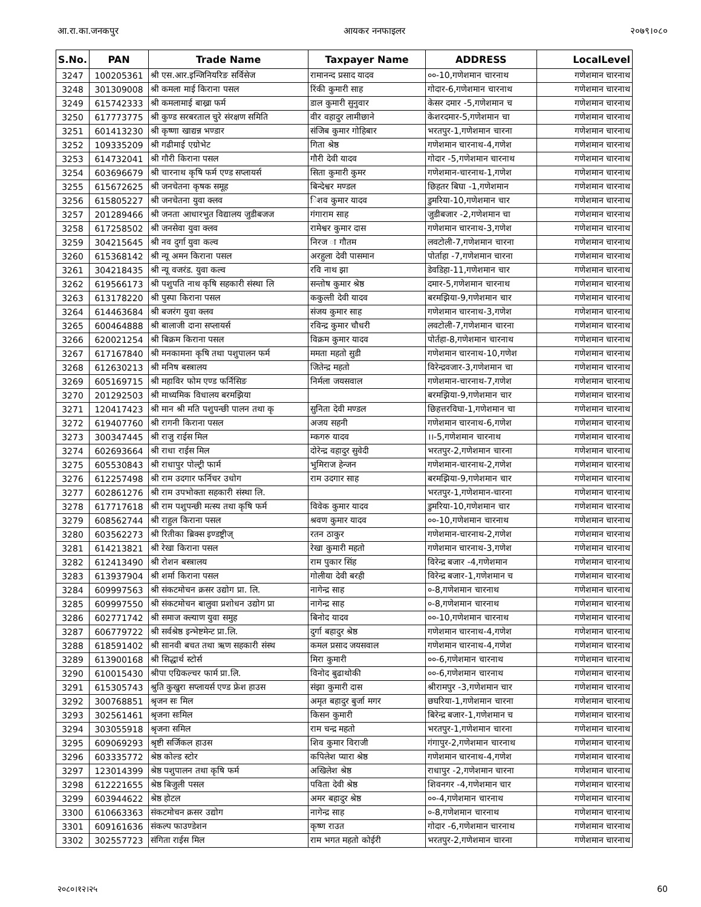आ.रा.का.जनकपुर आयकर ननफाइलर २०७९।०८०
| S.No. | PAN | Trade Name | Taxpayer Name | ADDRESS | LocalLevel |
| --- | --- | --- | --- | --- | --- |
| 3247 | 100205361 | श्री एस.आर.इन्जिनियरिङ सर्विसेज | रामानन्द प्रसाद यादव | ००-10,गणेशमान चारनाथ | गणेशमान चारनाथ |
| 3248 | 301309008 | श्री कमला माई किराना पसल | रिंकी कुमारी साह | गोदार-6,गणेशमान चारनाथ | गणेशमान चारनाथ |
| 3249 | 615742333 | श्री कमलामाई बाख्रा फर्म | डाल कुमारी सुनुवार | केसर दमार -5,गणेशमान च | गणेशमान चारनाथ |
| 3250 | 617773775 | श्री कुण्ड सरबरताल चुरे संरक्षण समिति | वीर वहादुर लामीछाने | केशरदमार-5,गणेशमान चा | गणेशमान चारनाथ |
| 3251 | 601413230 | श्री कृष्णा खाद्यन्न भण्डार | संजिब कुमार गोहिबार | भरतपुर-1,गणेशमान चारना | गणेशमान चारनाथ |
| 3252 | 109335209 | श्री गढीमाई एग्रोभेट | गिता श्रेष्ठ | गणेशमान चारनाथ-4,गणेश | गणेशमान चारनाथ |
| 3253 | 614732041 | श्री गौरी किराना पसल | गौरी देवी यादव | गोदार -5,गणेशमान चारनाथ | गणेशमान चारनाथ |
| 3254 | 603696679 | श्री चारनाथ कृषि फर्म एण्ड सप्लायर्स | सिता कुमारी कुमर | गणेशमान-चारनाथ-1,गणेश | गणेशमान चारनाथ |
| 3255 | 615672625 | श्री जनचेतना कृषक समूह | बिन्देश्वर मण्डल | छिहतर बिघा -1,गणेशमान | गणेशमान चारनाथ |
| 3256 | 615805227 | श्री जनचेतना युवा क्लव | िशव कुमार यादव | डुमरिया-10,गणेशमान चार | गणेशमान चारनाथ |
| 3257 | 201289466 | श्री जनता आधारभुत विद्यालय जुडीबजज | गंगाराम साह | जुडीबजार -2,गणेशमान चा | गणेशमान चारनाथ |
| 3258 | 617258502 | श्री जनसेवा युवा क्लव | रामेश्वर कुमार दास | गणेशमान चारनाथ-3,गणेश | गणेशमान चारनाथ |
| 3259 | 304215645 | श्री नव दुर्गा युवा कल्व | निरज ा गौतम | लवटोली-7,गणेशमान चारना | गणेशमान चारनाथ |
| 3260 | 615368142 | श्री न्यू अमन किराना पसल | अरहुला देवी पासमान | पोर्ताहा -7,गणेशमान चारना | गणेशमान चारनाथ |
| 3261 | 304218435 | श्री न्यू वजरंड. युवा कल्व | रवि नाथ झा | डेवडिहा-11,गणेशमान चार | गणेशमान चारनाथ |
| 3262 | 619566173 | श्री पशुपति नाथ कृषि सहकारी संस्था लि | सन्तोष कुमार श्रेष्ठ | दमार-5,गणेशमान चारनाथ | गणेशमान चारनाथ |
| 3263 | 613178220 | श्री पुस्पा किराना पसल | ककुल्ती देवी यादव | बरमझिया-9,गणेशमान चार | गणेशमान चारनाथ |
| 3264 | 614463684 | श्री बजरंग युवा क्लव | संजय कुमार साह | गणेशमान चारनाथ-3,गणेश | गणेशमान चारनाथ |
| 3265 | 600464888 | श्री बालाजी दाना सप्लायर्स | रविन्द्र कुमार चौधरी | लवटोली-7,गणेशमान चारना | गणेशमान चारनाथ |
| 3266 | 620021254 | श्री बिक्रम किराना पसल | विक्रम कुमार यादव | पोर्तहा-8,गणेशमान चारनाथ | गणेशमान चारनाथ |
| 3267 | 617167840 | श्री मनकामना कृषि तथा पशुपालन फर्म | ममता महतो सुडी | गणेशमान चारनाथ-10,गणेश | गणेशमान चारनाथ |
| 3268 | 612630213 | श्री मनिष बस्त्रालय | जितेन्द्र महतो | विरेन्द्रवजार-3,गणेशमान चा | गणेशमान चारनाथ |
| 3269 | 605169715 | श्री महाविर फोम एण्ड फर्निसिङ | निर्मला जयसवाल | गणेशमान-चारनाथ-7,गणेश | गणेशमान चारनाथ |
| 3270 | 201292503 | श्री माध्यमिक विधालय बरमझिया | | बरमझिया-9,गणेशमान चार | गणेशमान चारनाथ |
| 3271 | 120417423 | श्री मान श्री मति पशुपन्छी पालन तथा कृ | सुनिता देवी मण्डल | छिहत्तरविघा-1,गणेशमान चा | गणेशमान चारनाथ |
| 3272 | 619407760 | श्री रागनी किराना पसल | अजय सहनी | गणेशमान चारनाथ-6,गणेश | गणेशमान चारनाथ |
| 3273 | 300347445 | श्री राजु राईस मिल | म्कगरु यादव | ।।-5,गणेशमान चारनाथ | गणेशमान चारनाथ |
| 3274 | 602693664 | श्री राधा राईस मिल | दोरेन्द्र वहादुर सुवेदी | भरतपुर-2,गणेशमान चारना | गणेशमान चारनाथ |
| 3275 | 605530843 | श्री राधापुर पोल्ट्री फार्म | भुमिराज हेन्जन | गणेशमान-चारनाथ-2,गणेश | गणेशमान चारनाथ |
| 3276 | 612257498 | श्री राम उदगार फर्निचर उधोग | राम उदगार साह | बरमझिया-9,गणेशमान चार | गणेशमान चारनाथ |
| 3277 | 602861276 | श्री राम उपभोक्ता सहकारी संस्था लि. | | भरतपुर-1,गणेशमान-चारना | गणेशमान चारनाथ |
| 3278 | 617717618 | श्री राम पशुपन्छी मत्स्य तथा कृषि फर्म | विवेक कुमार यादव | डुमरिया-10,गणेशमान चार | गणेशमान चारनाथ |
| 3279 | 608562744 | श्री राहुल किराना पसल | श्रवण कुमार यादव | ००-10,गणेशमान चारनाथ | गणेशमान चारनाथ |
| 3280 | 603562273 | श्री रितीका ब्रिक्स इण्डष्ट्रीज् | रतन ठाकुर | गणेशमान-चारनाथ-2,गणेश | गणेशमान चारनाथ |
| 3281 | 614213821 | श्री रेखा किराना पसल | रेखा कुमारी महतो | गणेशमान चारनाथ-3,गणेश | गणेशमान चारनाथ |
| 3282 | 612413490 | श्री रोशन बस्त्रालय | राम पुकार सिंह | विरेन्द्र बजार -4,गणेशमान | गणेशमान चारनाथ |
| 3283 | 613937904 | श्री शर्मा किराना पसल | गोलीया देवी बरही | विरेन्द्र बजार-1,गणेशमान च | गणेशमान चारनाथ |
| 3284 | 609997563 | श्री संकटमोचन क्रसर उद्योग प्रा. लि. | नागेन्द्र साह | ०-8,गणेशमान चारनाथ | गणेशमान चारनाथ |
| 3285 | 609997550 | श्री संकटमोचन बालुवा प्रशोधन उद्योग प्रा | नागेन्द्र साह | ०-8,गणेशमान चारनाथ | गणेशमान चारनाथ |
| 3286 | 602771742 | श्री समाज क्ल्याण युवा समुह | बिनोद यादव | ००-10,गणेशमान चारनाथ | गणेशमान चारनाथ |
| 3287 | 606779722 | श्री सर्वश्रेष्ठ इन्भेष्टमेन्ट प्रा.लि. | दुर्गा बहादुर श्रेष्ठ | गणेशमान चारनाथ-4,गणेश | गणेशमान चारनाथ |
| 3288 | 618591402 | श्री सानवी बचत तथा ऋण सहकारी संस्थ | कमल प्रसाद जयसवाल | गणेशमान चारनाथ-4,गणेश | गणेशमान चारनाथ |
| 3289 | 613900168 | श्री सिद्धार्थ स्टोर्स | मिरा कुमारी | ००-6,गणेशमान चारनाथ | गणेशमान चारनाथ |
| 3290 | 610015430 | श्रीपा एग्रिकल्चर फार्म प्रा.लि. | विनोद बुढाथोकी | ००-6,गणेशमान चारनाथ | गणेशमान चारनाथ |
| 3291 | 615305743 | श्रुति कुखुरा सप्लायर्स एण्ड फ्रेश हाउस | संझा कुमारी दास | श्रीरामपुर -3,गणेशमान चार | गणेशमान चारनाथ |
| 3292 | 300768851 | श्रृजन सः मिल | अमृत बहादुर बुर्जा मगर | छघरिया-1,गणेशमान चारना | गणेशमान चारनाथ |
| 3293 | 302561461 | श्रृजना सःमिल | किसन कुमारी | बिरेन्द्र बजार-1,गणेशमान च | गणेशमान चारनाथ |
| 3294 | 303055918 | श्रृजना समिल | राम चन्द्र महतो | भरतपुर-1,गणेशमान चारना | गणेशमान चारनाथ |
| 3295 | 609069293 | श्रृष्टी सर्जिकल हाउस | शिव कुमार विराजी | गंगापुर-2,गणेशमान चारनाथ | गणेशमान चारनाथ |
| 3296 | 603335772 | श्रेष्ठ कोल्ड स्टोर | कपिलेश प्यारा श्रेष्ठ | गणेशमान चारनाथ-4,गणेश | गणेशमान चारनाथ |
| 3297 | 123014399 | श्रेष्ठ पशुपालन तथा कृषि फर्म | अखिलेश श्रेष्ठ | राधापुर -2,गणेशमान चारना | गणेशमान चारनाथ |
| 3298 | 612221655 | श्रेष्ठ बिजुली पसल | पविता देवी श्रेष्ठ | शिवनगर -4,गणेशमान चार | गणेशमान चारनाथ |
| 3299 | 603944622 | श्रेष्ठ होटल | अमर बहादुर श्रेष्ठ | ००-4,गणेशमान चारनाथ | गणेशमान चारनाथ |
| 3300 | 610663363 | संकटमोचन क्रसर उद्योग | नागेन्द्र साह | ०-8,गणेशमान चारनाथ | गणेशमान चारनाथ |
| 3301 | 609161636 | संकल्प फाउण्डेशन | कृष्ण राउत | गोदार -6,गणेशमान चारनाथ | गणेशमान चारनाथ |
| 3302 | 302557723 | संगिता राईस मिल | राम भगत महतो कोईरी | भरतपुर-2,गणेशमान चारना | गणेशमान चारनाथ |
२०८०।१२।२५ 60